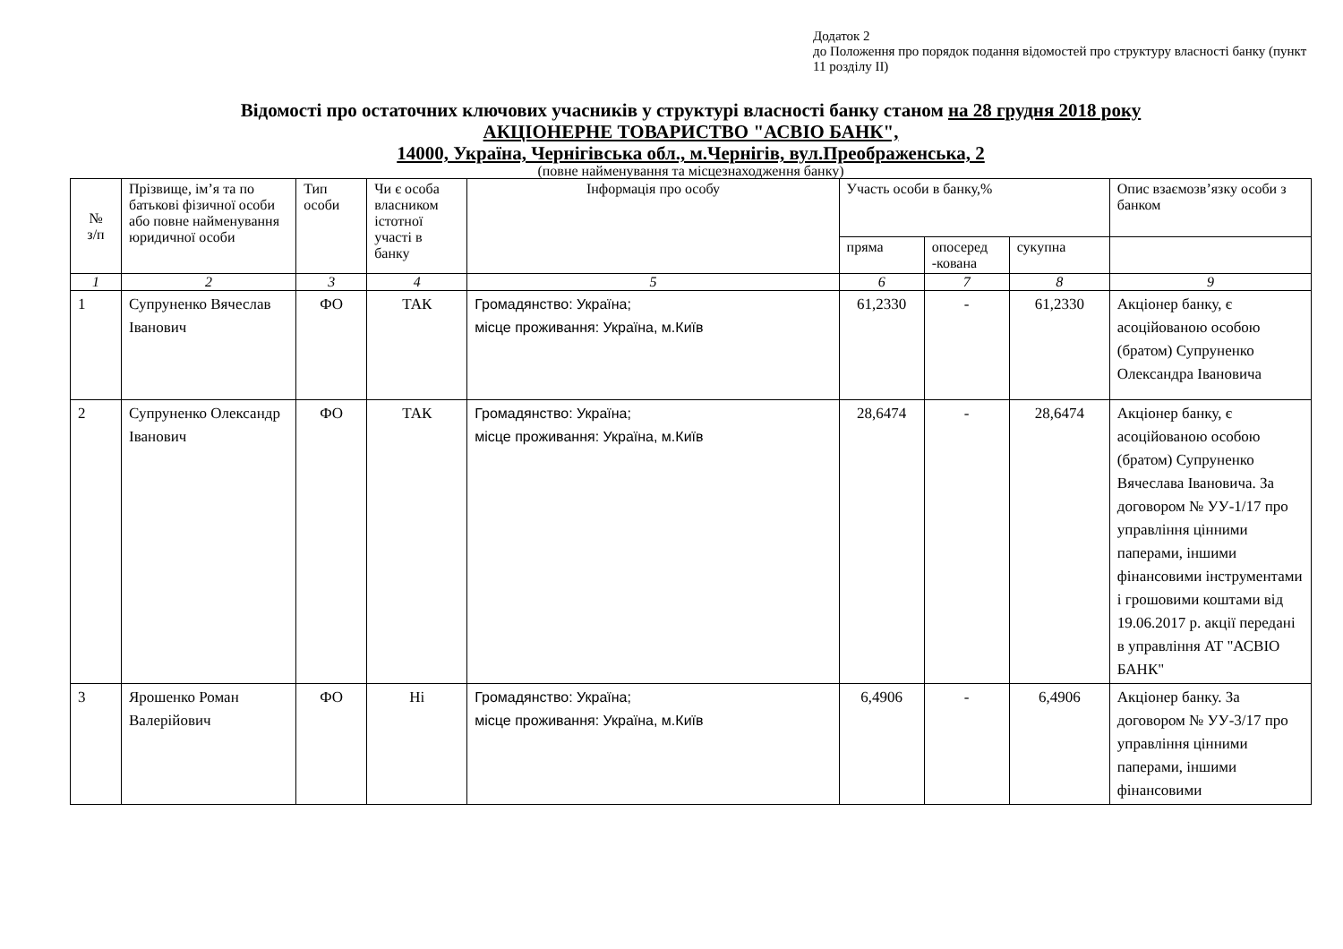Додаток 2
до Положення про порядок подання відомостей про структуру власності банку (пункт 11 розділу ІІ)
Відомості про остаточних ключових учасників у структурі власності банку станом на 28 грудня 2018 року
АКЦІОНЕРНЕ ТОВАРИСТВО "АСВІО БАНК",
14000, Україна, Чернігівська обл., м.Чернігів, вул.Преображенська, 2
(повне найменування та місцезнаходження банку)
| № з/п | Прізвище, ім’я та по батькові фізичної особи або повне найменування юридичної особи | Тип особи | Чи є особа власником істотної участі в банку | Інформація про особу | Участь особи в банку,% | | | Опис взаємозв’язку особи з банком |
| --- | --- | --- | --- | --- | --- | --- | --- | --- |
| | | | | | пряма | опосеред -кована | сукупна | |
| 1 | 2 | 3 | 4 | 5 | 6 | 7 | 8 | 9 |
| 1 | Супруненко Вячеслав Іванович | ФО | ТАК | Громадянство: Україна; місце проживання: Україна, м.Київ | 61,2330 | - | 61,2330 | Акціонер банку, є асоційованою особою (братом) Супруненко Олександра Івановича |
| 2 | Супруненко Олександр Іванович | ФО | ТАК | Громадянство: Україна; місце проживання: Україна, м.Київ | 28,6474 | - | 28,6474 | Акціонер банку, є асоційованою особою (братом) Супруненко Вячеслава Івановича. За договором № УУ-1/17 про управління цінними паперами, іншими фінансовими інструментами і грошовими коштами від 19.06.2017 р. акції передані в управління АТ "АСВІО БАНК" |
| 3 | Ярошенко Роман Валерійович | ФО | Ні | Громадянство: Україна; місце проживання: Україна, м.Київ | 6,4906 | - | 6,4906 | Акціонер банку. За договором № УУ-3/17 про управління цінними паперами, іншими фінансовими |